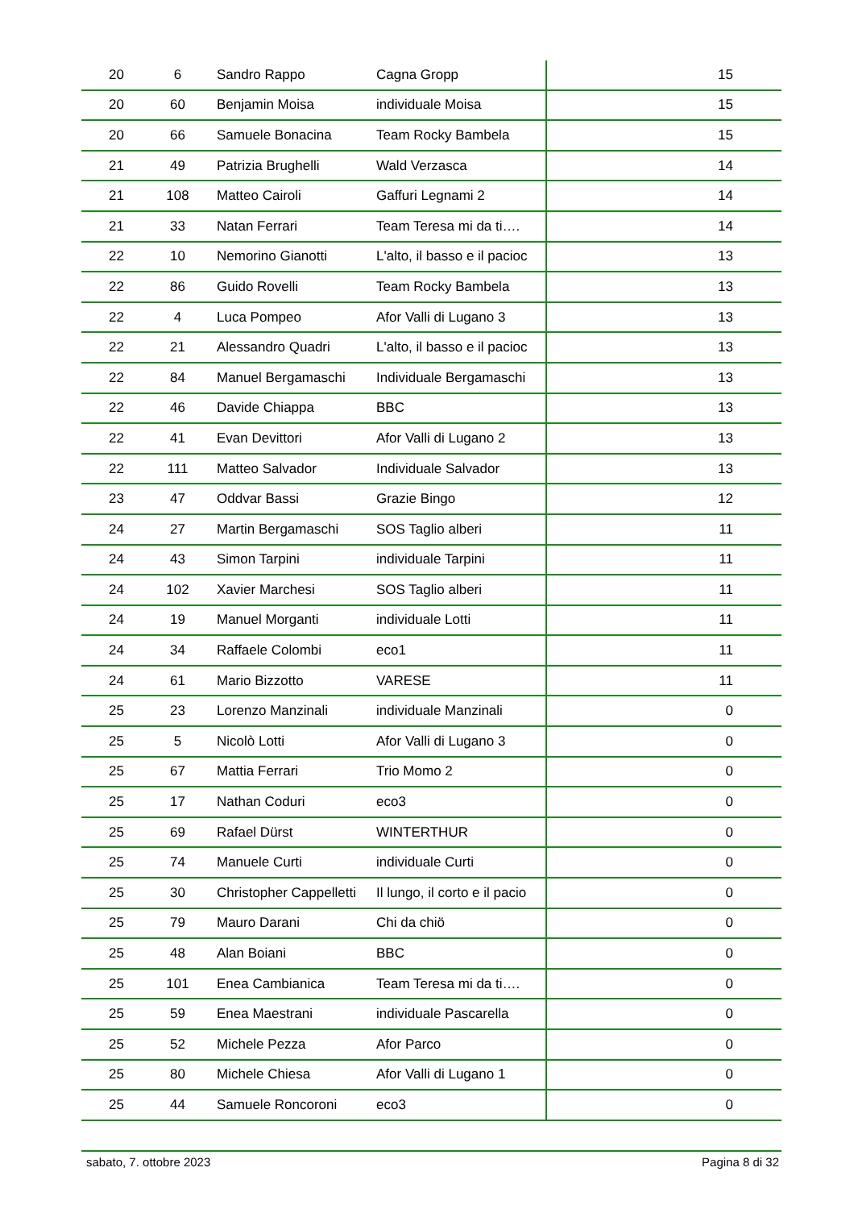| 20 | 6 | Sandro Rappo | Cagna Gropp | 15 |
| 20 | 60 | Benjamin Moisa | individuale Moisa | 15 |
| 20 | 66 | Samuele Bonacina | Team Rocky Bambela | 15 |
| 21 | 49 | Patrizia Brughelli | Wald Verzasca | 14 |
| 21 | 108 | Matteo Cairoli | Gaffuri Legnami 2 | 14 |
| 21 | 33 | Natan Ferrari | Team Teresa mi da ti…. | 14 |
| 22 | 10 | Nemorino Gianotti | L'alto, il basso e il pacioc | 13 |
| 22 | 86 | Guido Rovelli | Team Rocky Bambela | 13 |
| 22 | 4 | Luca Pompeo | Afor Valli di Lugano 3 | 13 |
| 22 | 21 | Alessandro Quadri | L'alto, il basso e il pacioc | 13 |
| 22 | 84 | Manuel Bergamaschi | Individuale Bergamaschi | 13 |
| 22 | 46 | Davide Chiappa | BBC | 13 |
| 22 | 41 | Evan Devittori | Afor Valli di Lugano 2 | 13 |
| 22 | 111 | Matteo Salvador | Individuale Salvador | 13 |
| 23 | 47 | Oddvar Bassi | Grazie Bingo | 12 |
| 24 | 27 | Martin Bergamaschi | SOS Taglio alberi | 11 |
| 24 | 43 | Simon Tarpini | individuale Tarpini | 11 |
| 24 | 102 | Xavier Marchesi | SOS Taglio alberi | 11 |
| 24 | 19 | Manuel Morganti | individuale Lotti | 11 |
| 24 | 34 | Raffaele Colombi | eco1 | 11 |
| 24 | 61 | Mario Bizzotto | VARESE | 11 |
| 25 | 23 | Lorenzo Manzinali | individuale Manzinali | 0 |
| 25 | 5 | Nicolò Lotti | Afor Valli di Lugano 3 | 0 |
| 25 | 67 | Mattia Ferrari | Trio Momo 2 | 0 |
| 25 | 17 | Nathan Coduri | eco3 | 0 |
| 25 | 69 | Rafael Dürst | WINTERTHUR | 0 |
| 25 | 74 | Manuele Curti | individuale Curti | 0 |
| 25 | 30 | Christopher Cappelletti | Il lungo, il corto e il pacio | 0 |
| 25 | 79 | Mauro Darani | Chi da chiö | 0 |
| 25 | 48 | Alan Boiani | BBC | 0 |
| 25 | 101 | Enea Cambianica | Team Teresa mi da ti…. | 0 |
| 25 | 59 | Enea Maestrani | individuale Pascarella | 0 |
| 25 | 52 | Michele Pezza | Afor Parco | 0 |
| 25 | 80 | Michele Chiesa | Afor Valli di Lugano 1 | 0 |
| 25 | 44 | Samuele Roncoroni | eco3 | 0 |
sabato, 7. ottobre 2023 Pagina 8 di 32